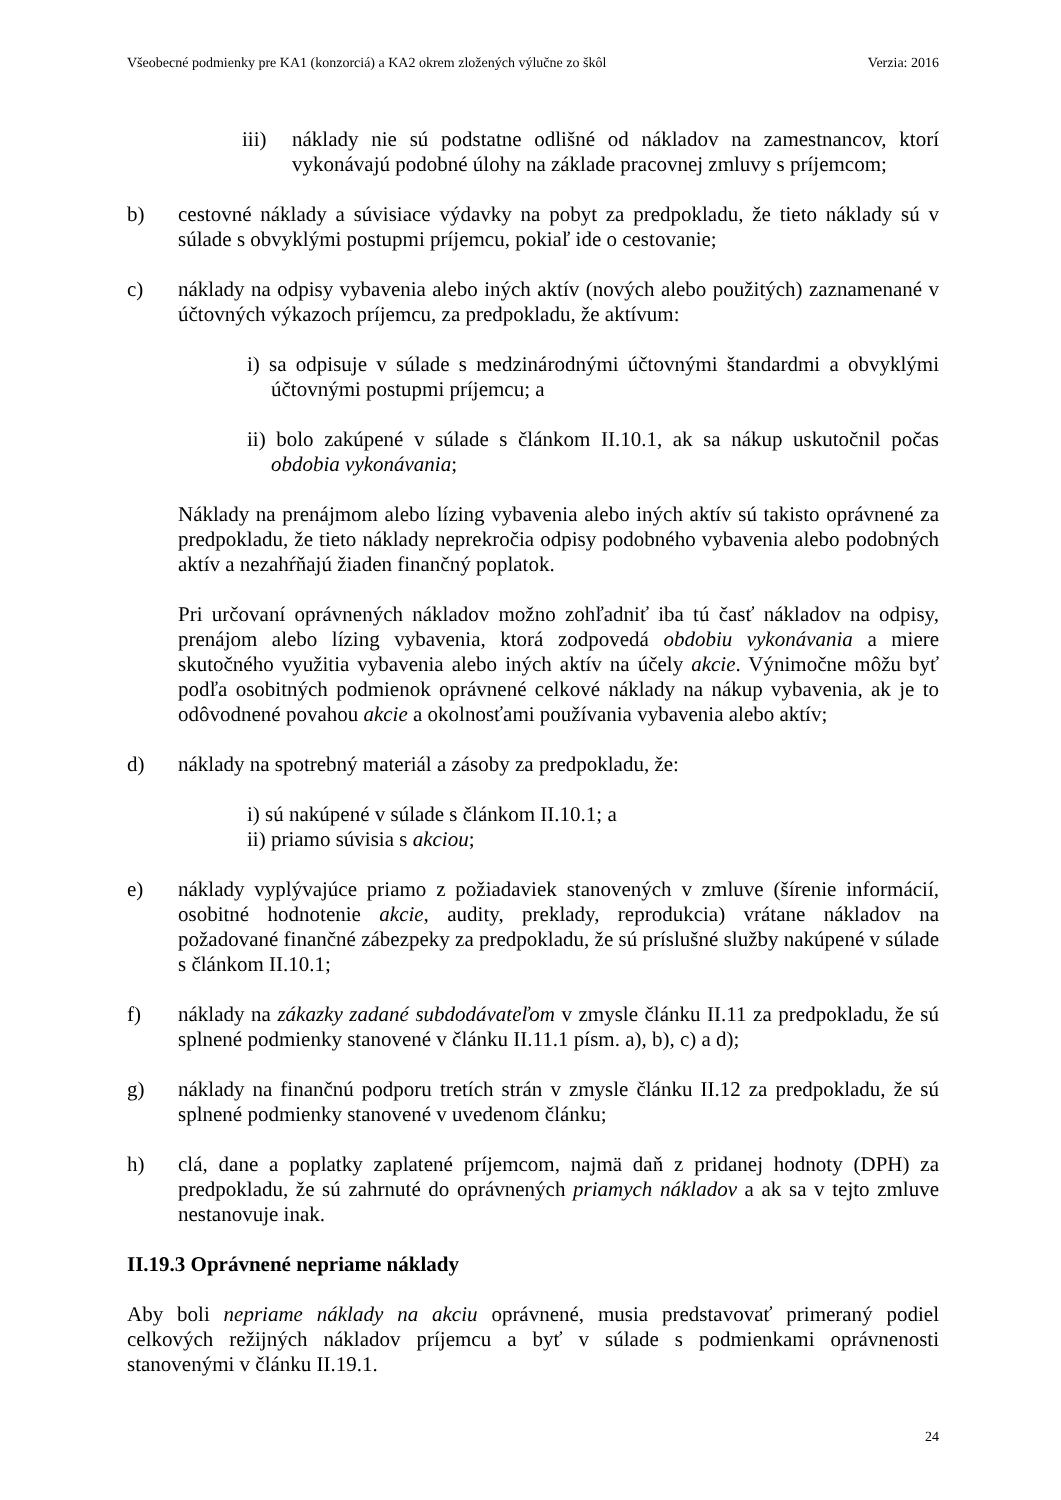Všeobecné podmienky pre KA1 (konzorciá) a KA2 okrem zložených výlučne zo škôl Verzia: 2016
iii) náklady nie sú podstatne odlišné od nákladov na zamestnancov, ktorí vykonávajú podobné úlohy na základe pracovnej zmluvy s príjemcom;
b) cestovné náklady a súvisiace výdavky na pobyt za predpokladu, že tieto náklady sú v súlade s obvyklými postupmi príjemcu, pokiaľ ide o cestovanie;
c) náklady na odpisy vybavenia alebo iných aktív (nových alebo použitých) zaznamenané v účtovných výkazoch príjemcu, za predpokladu, že aktívum:
i) sa odpisuje v súlade s medzinárodnými účtovnými štandardmi a obvyklými účtovnými postupmi príjemcu; a
ii) bolo zakúpené v súlade s článkom II.10.1, ak sa nákup uskutočnil počas obdobia vykonávania;
Náklady na prenájmom alebo lízing vybavenia alebo iných aktív sú takisto oprávnené za predpokladu, že tieto náklady neprekročia odpisy podobného vybavenia alebo podobných aktív a nezahŕňajú žiaden finančný poplatok.
Pri určovaní oprávnených nákladov možno zohľadniť iba tú časť nákladov na odpisy, prenájom alebo lízing vybavenia, ktorá zodpovedá obdobiu vykonávania a miere skutočného využitia vybavenia alebo iných aktív na účely akcie. Výnimočne môžu byť podľa osobitných podmienok oprávnené celkové náklady na nákup vybavenia, ak je to odôvodnené povahou akcie a okolnosťami používania vybavenia alebo aktív;
d) náklady na spotrebný materiál a zásoby za predpokladu, že:
i) sú nakúpené v súlade s článkom II.10.1; a
ii) priamo súvisia s akciou;
e) náklady vyplývajúce priamo z požiadaviek stanovených v zmluve (šírenie informácií, osobitné hodnotenie akcie, audity, preklady, reprodukcia) vrátane nákladov na požadované finančné zábezpeky za predpokladu, že sú príslušné služby nakúpené v súlade s článkom II.10.1;
f) náklady na zákazky zadané subdodávateľom v zmysle článku II.11 za predpokladu, že sú splnené podmienky stanovené v článku II.11.1 písm. a), b), c) a d);
g) náklady na finančnú podporu tretích strán v zmysle článku II.12 za predpokladu, že sú splnené podmienky stanovené v uvedenom článku;
h) clá, dane a poplatky zaplatené príjemcom, najmä daň z pridanej hodnoty (DPH) za predpokladu, že sú zahrnuté do oprávnených priamych nákladov a ak sa v tejto zmluve nestanovuje inak.
II.19.3 Oprávnené nepriame náklady
Aby boli nepriame náklady na akciu oprávnené, musia predstavovať primeraný podiel celkových režijných nákladov príjemcu a byť v súlade s podmienkami oprávnenosti stanovenými v článku II.19.1.
24